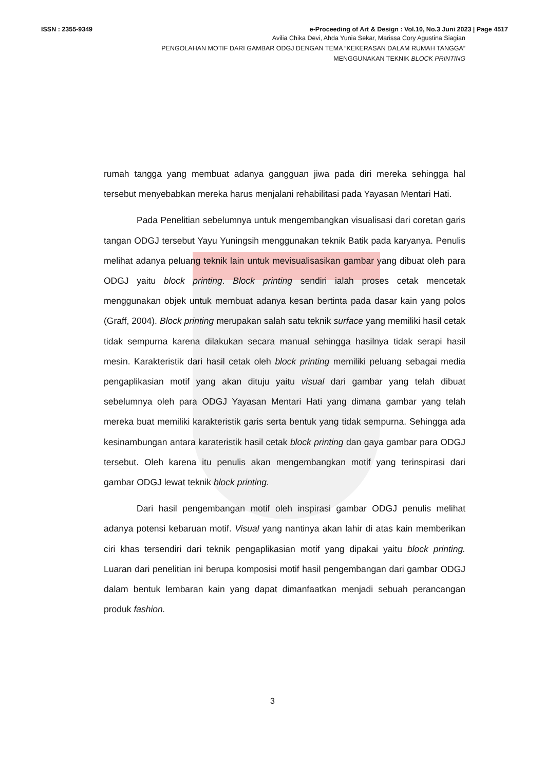ISSN : 2355-9349 e-Proceeding of Art & Design : Vol.10, No.3 Juni 2023 | Page 4517
Avilia Chika Devi, Ahda Yunia Sekar, Marissa Cory Agustina Siagian
PENGOLAHAN MOTIF DARI GAMBAR ODGJ DENGAN TEMA “KEKERASAN DALAM RUMAH TANGGA”
MENGGUNAKAN TEKNIK BLOCK PRINTING
rumah tangga yang membuat adanya gangguan jiwa pada diri mereka sehingga hal tersebut menyebabkan mereka harus menjalani rehabilitasi pada Yayasan Mentari Hati.
Pada Penelitian sebelumnya untuk mengembangkan visualisasi dari coretan garis tangan ODGJ tersebut Yayu Yuningsih menggunakan teknik Batik pada karyanya. Penulis melihat adanya peluang teknik lain untuk mevisualisasikan gambar yang dibuat oleh para ODGJ yaitu block printing. Block printing sendiri ialah proses cetak mencetak menggunakan objek untuk membuat adanya kesan bertinta pada dasar kain yang polos (Graff, 2004). Block printing merupakan salah satu teknik surface yang memiliki hasil cetak tidak sempurna karena dilakukan secara manual sehingga hasilnya tidak serapi hasil mesin. Karakteristik dari hasil cetak oleh block printing memiliki peluang sebagai media pengaplikasian motif yang akan dituju yaitu visual dari gambar yang telah dibuat sebelumnya oleh para ODGJ Yayasan Mentari Hati yang dimana gambar yang telah mereka buat memiliki karakteristik garis serta bentuk yang tidak sempurna. Sehingga ada kesinambungan antara karateristik hasil cetak block printing dan gaya gambar para ODGJ tersebut. Oleh karena itu penulis akan mengembangkan motif yang terinspirasi dari gambar ODGJ lewat teknik block printing.
Dari hasil pengembangan motif oleh inspirasi gambar ODGJ penulis melihat adanya potensi kebaruan motif. Visual yang nantinya akan lahir di atas kain memberikan ciri khas tersendiri dari teknik pengaplikasian motif yang dipakai yaitu block printing. Luaran dari penelitian ini berupa komposisi motif hasil pengembangan dari gambar ODGJ dalam bentuk lembaran kain yang dapat dimanfaatkan menjadi sebuah perancangan produk fashion.
3